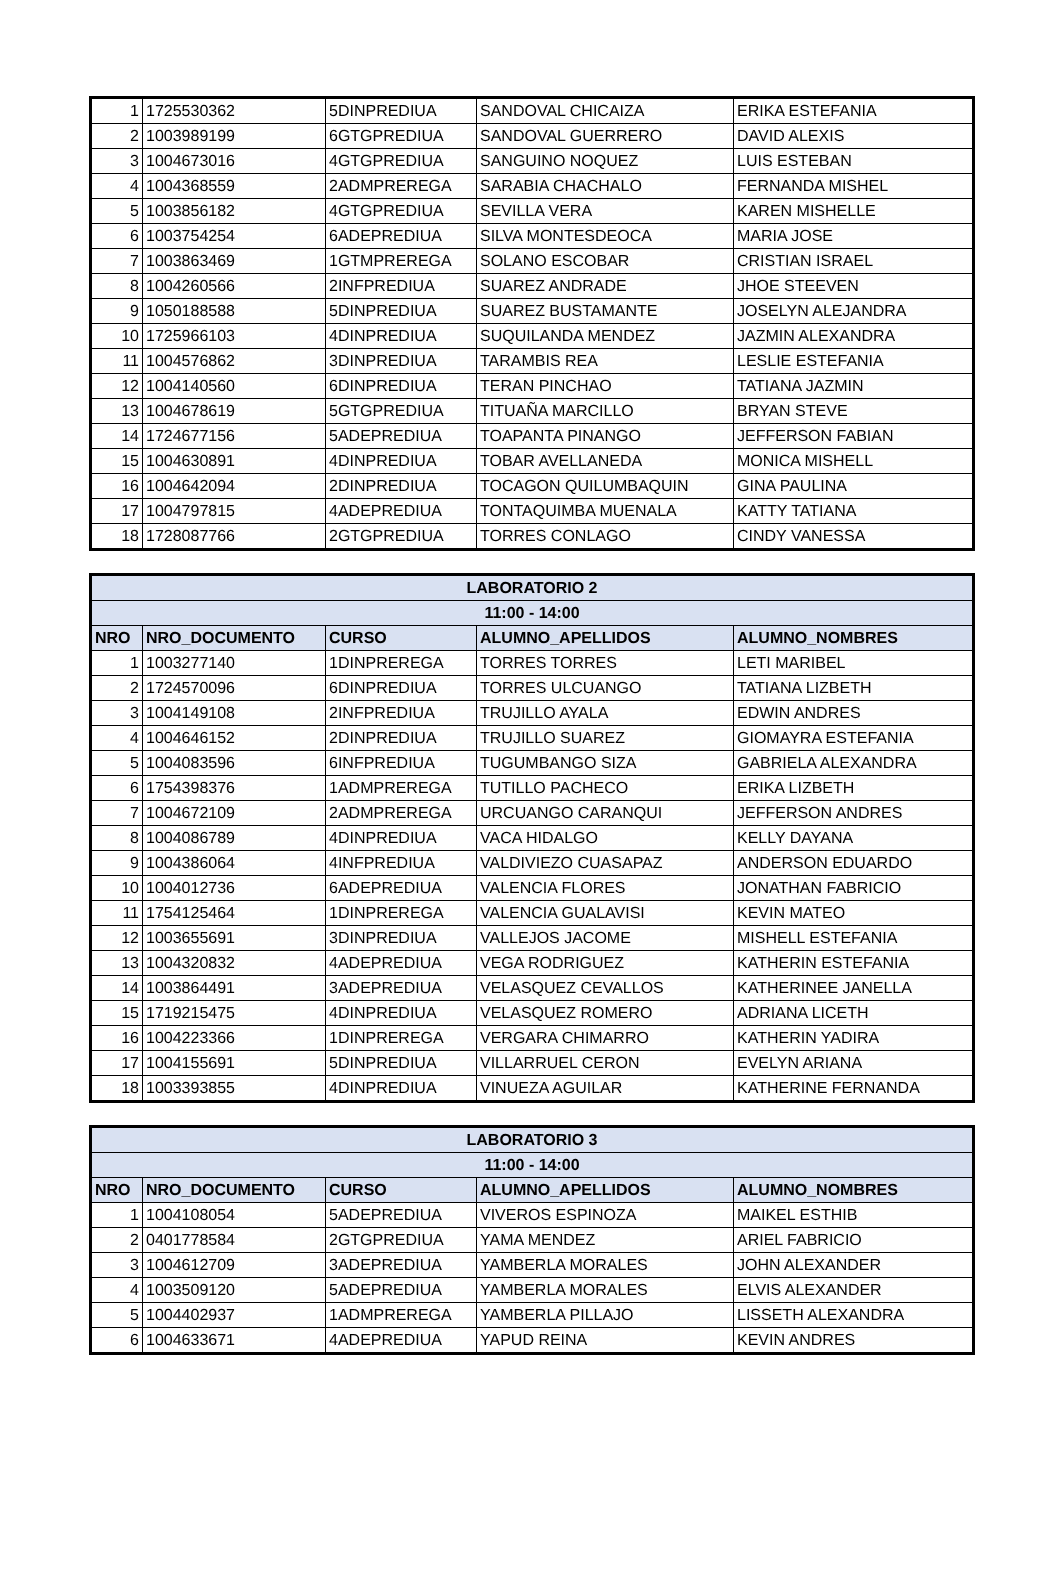| 1 | 1725530362 | 5DINPREDIUA | SANDOVAL CHICAIZA | ERIKA ESTEFANIA |
| 2 | 1003989199 | 6GTGPREDIUA | SANDOVAL GUERRERO | DAVID ALEXIS |
| 3 | 1004673016 | 4GTGPREDIUA | SANGUINO NOQUEZ | LUIS ESTEBAN |
| 4 | 1004368559 | 2ADMPREREGA | SARABIA CHACHALO | FERNANDA MISHEL |
| 5 | 1003856182 | 4GTGPREDIUA | SEVILLA VERA | KAREN MISHELLE |
| 6 | 1003754254 | 6ADEPREDIUA | SILVA MONTESDEOCA | MARIA JOSE |
| 7 | 1003863469 | 1GTMPREREGA | SOLANO ESCOBAR | CRISTIAN ISRAEL |
| 8 | 1004260566 | 2INFPREDIUA | SUAREZ ANDRADE | JHOE STEEVEN |
| 9 | 1050188588 | 5DINPREDIUA | SUAREZ BUSTAMANTE | JOSELYN ALEJANDRA |
| 10 | 1725966103 | 4DINPREDIUA | SUQUILANDA MENDEZ | JAZMIN ALEXANDRA |
| 11 | 1004576862 | 3DINPREDIUA | TARAMBIS REA | LESLIE ESTEFANIA |
| 12 | 1004140560 | 6DINPREDIUA | TERAN PINCHAO | TATIANA JAZMIN |
| 13 | 1004678619 | 5GTGPREDIUA | TITUAÑA MARCILLO | BRYAN STEVE |
| 14 | 1724677156 | 5ADEPREDIUA | TOAPANTA PINANGO | JEFFERSON FABIAN |
| 15 | 1004630891 | 4DINPREDIUA | TOBAR AVELLANEDA | MONICA MISHELL |
| 16 | 1004642094 | 2DINPREDIUA | TOCAGON QUILUMBAQUIN | GINA PAULINA |
| 17 | 1004797815 | 4ADEPREDIUA | TONTAQUIMBA MUENALA | KATTY TATIANA |
| 18 | 1728087766 | 2GTGPREDIUA | TORRES CONLAGO | CINDY VANESSA |
| LABORATORIO 2 | | | | |
| --- | --- | --- | --- | --- |
| 11:00 - 14:00 | | | | |
| NRO | NRO_DOCUMENTO | CURSO | ALUMNO_APELLIDOS | ALUMNO_NOMBRES |
| 1 | 1003277140 | 1DINPREREGA | TORRES TORRES | LETI MARIBEL |
| 2 | 1724570096 | 6DINPREDIUA | TORRES ULCUANGO | TATIANA LIZBETH |
| 3 | 1004149108 | 2INFPREDIUA | TRUJILLO AYALA | EDWIN ANDRES |
| 4 | 1004646152 | 2DINPREDIUA | TRUJILLO SUAREZ | GIOMAYRA ESTEFANIA |
| 5 | 1004083596 | 6INFPREDIUA | TUGUMBANGO SIZA | GABRIELA ALEXANDRA |
| 6 | 1754398376 | 1ADMPREREGA | TUTILLO PACHECO | ERIKA LIZBETH |
| 7 | 1004672109 | 2ADMPREREGA | URCUANGO CARANQUI | JEFFERSON ANDRES |
| 8 | 1004086789 | 4DINPREDIUA | VACA HIDALGO | KELLY DAYANA |
| 9 | 1004386064 | 4INFPREDIUA | VALDIVIEZO CUASAPAZ | ANDERSON EDUARDO |
| 10 | 1004012736 | 6ADEPREDIUA | VALENCIA FLORES | JONATHAN FABRICIO |
| 11 | 1754125464 | 1DINPREREGA | VALENCIA GUALAVISI | KEVIN MATEO |
| 12 | 1003655691 | 3DINPREDIUA | VALLEJOS JACOME | MISHELL ESTEFANIA |
| 13 | 1004320832 | 4ADEPREDIUA | VEGA RODRIGUEZ | KATHERIN ESTEFANIA |
| 14 | 1003864491 | 3ADEPREDIUA | VELASQUEZ CEVALLOS | KATHERINEE JANELLA |
| 15 | 1719215475 | 4DINPREDIUA | VELASQUEZ ROMERO | ADRIANA LICETH |
| 16 | 1004223366 | 1DINPREREGA | VERGARA CHIMARRO | KATHERIN YADIRA |
| 17 | 1004155691 | 5DINPREDIUA | VILLARRUEL CERON | EVELYN ARIANA |
| 18 | 1003393855 | 4DINPREDIUA | VINUEZA AGUILAR | KATHERINE FERNANDA |
| LABORATORIO 3 | | | | |
| --- | --- | --- | --- | --- |
| 11:00 - 14:00 | | | | |
| NRO | NRO_DOCUMENTO | CURSO | ALUMNO_APELLIDOS | ALUMNO_NOMBRES |
| 1 | 1004108054 | 5ADEPREDIUA | VIVEROS ESPINOZA | MAIKEL ESTHIB |
| 2 | 0401778584 | 2GTGPREDIUA | YAMA MENDEZ | ARIEL FABRICIO |
| 3 | 1004612709 | 3ADEPREDIUA | YAMBERLA MORALES | JOHN ALEXANDER |
| 4 | 1003509120 | 5ADEPREDIUA | YAMBERLA MORALES | ELVIS ALEXANDER |
| 5 | 1004402937 | 1ADMPREREGA | YAMBERLA PILLAJO | LISSETH ALEXANDRA |
| 6 | 1004633671 | 4ADEPREDIUA | YAPUD REINA | KEVIN ANDRES |